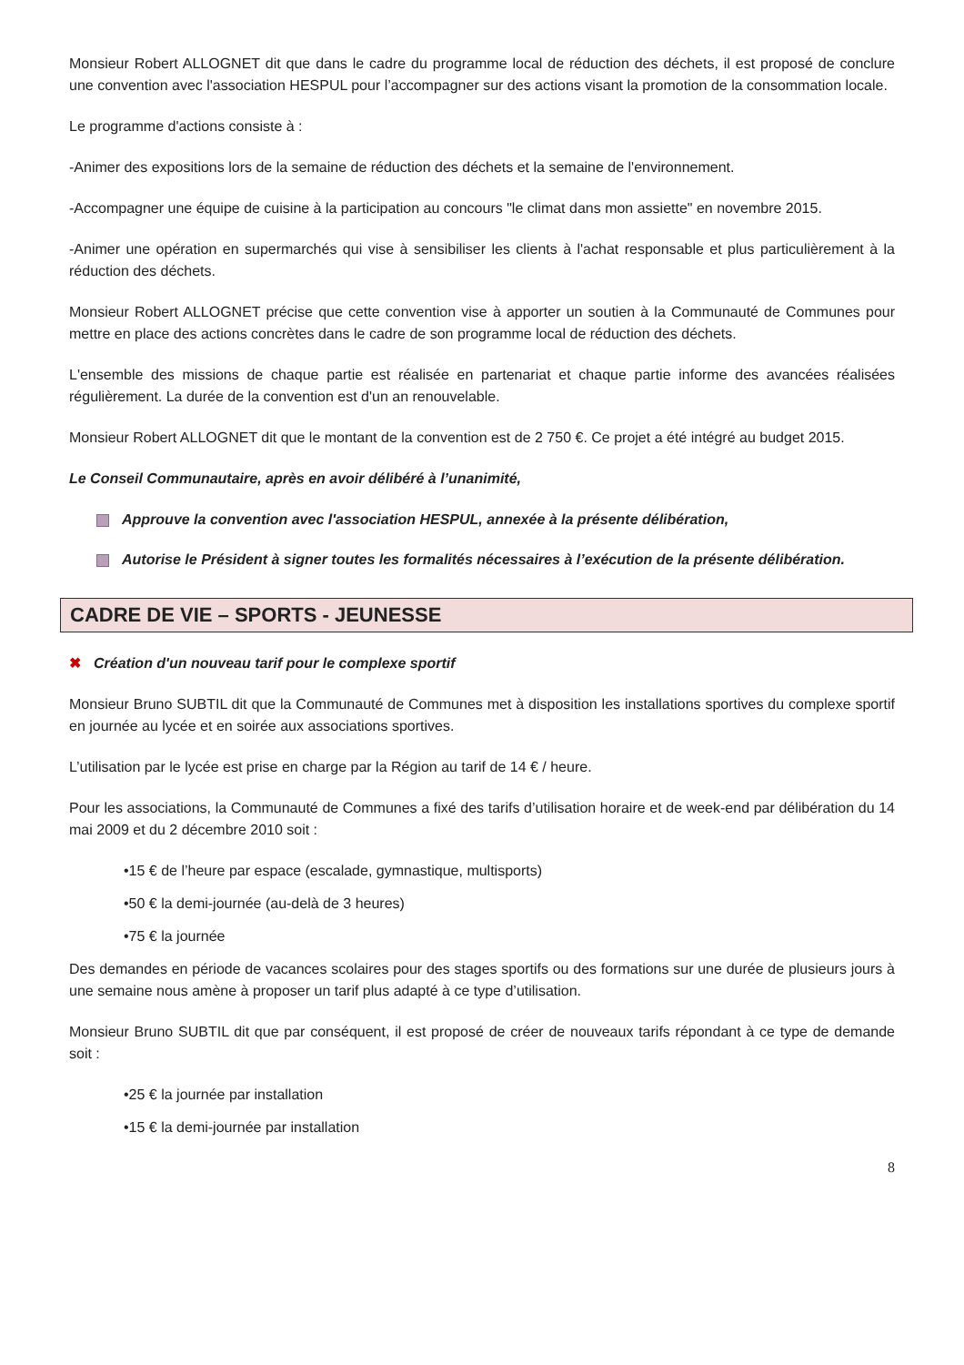Monsieur Robert ALLOGNET dit que dans le cadre du programme local de réduction des déchets, il est proposé de conclure une convention avec l'association HESPUL pour l’accompagner sur des actions visant la promotion de la consommation locale.
Le programme d'actions consiste à :
-Animer des expositions lors de la semaine de réduction des déchets et la semaine de l'environnement.
-Accompagner une équipe de cuisine à la participation au concours "le climat dans mon assiette" en novembre 2015.
-Animer une opération en supermarchés qui vise à sensibiliser les clients à l'achat responsable et plus particulièrement à la réduction des déchets.
Monsieur Robert ALLOGNET précise que cette convention vise à apporter un soutien à la Communauté de Communes pour mettre en place des actions concrètes dans le cadre de son programme local de réduction des déchets.
L'ensemble des missions de chaque partie est réalisée en partenariat et chaque partie informe des avancées réalisées régulièrement. La durée de la convention est d'un an renouvelable.
Monsieur Robert ALLOGNET dit que le montant de la convention est de 2 750 €. Ce projet a été intégré au budget 2015.
Le Conseil Communautaire, après en avoir délibéré à l’unanimité,
Approuve la convention avec l'association HESPUL, annexée à la présente délibération,
Autorise le Président à signer toutes les formalités nécessaires à l’exécution de la présente délibération.
CADRE DE VIE – SPORTS - JEUNESSE
✖ Création d'un nouveau tarif pour le complexe sportif
Monsieur Bruno SUBTIL dit que la Communauté de Communes met à disposition les installations sportives du complexe sportif en journée au lycée et en soirée aux associations sportives.
L’utilisation par le lycée est prise en charge par la Région au tarif de 14 € / heure.
Pour les associations, la Communauté de Communes a fixé des tarifs d’utilisation horaire et de week-end par délibération du 14 mai 2009 et du 2 décembre 2010 soit :
•15 € de l’heure par espace (escalade, gymnastique, multisports)
•50 € la demi-journée (au-delà de 3 heures)
•75 € la journée
Des demandes en période de vacances scolaires pour des stages sportifs ou des formations sur une durée de plusieurs jours à une semaine nous amène à proposer un tarif plus adapté à ce type d’utilisation.
Monsieur Bruno SUBTIL dit que par conséquent, il est proposé de créer de nouveaux tarifs répondant à ce type de demande soit :
•25 € la journée par installation
•15 € la demi-journée par installation
8